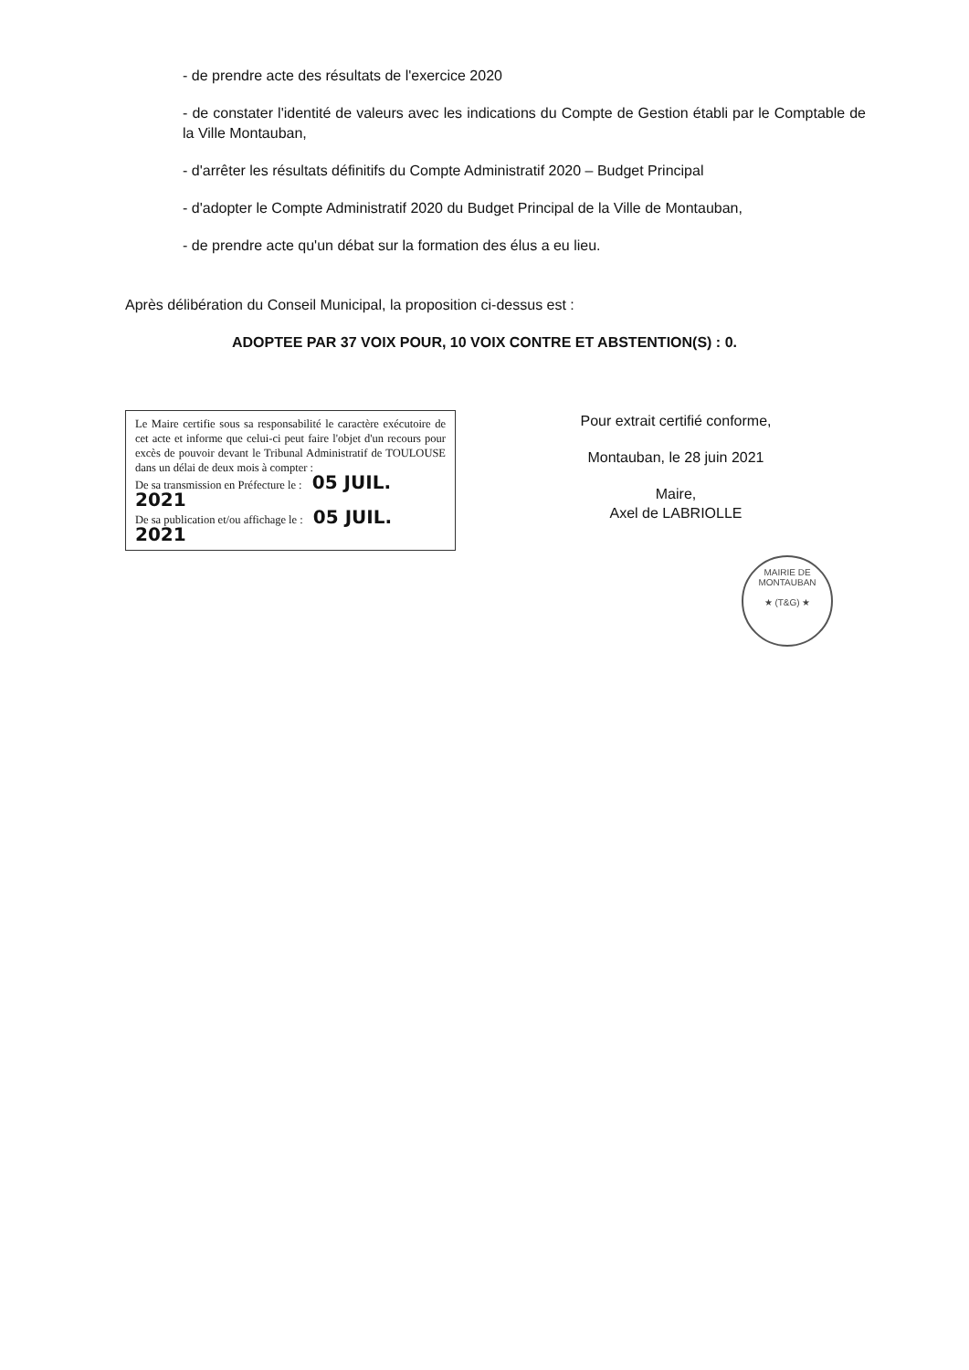- de prendre acte des résultats de l'exercice 2020
- de constater l'identité de valeurs avec les indications du Compte de Gestion établi par le Comptable de la Ville Montauban,
- d'arrêter les résultats définitifs du Compte Administratif 2020 – Budget Principal
- d'adopter le Compte Administratif 2020 du Budget Principal de la Ville de Montauban,
- de prendre acte qu'un débat sur la formation des élus a eu lieu.
Après délibération du Conseil Municipal, la proposition ci-dessus est :
ADOPTEE PAR 37 VOIX POUR, 10 VOIX CONTRE ET ABSTENTION(S) : 0.
Le Maire certifie sous sa responsabilité le caractère exécutoire de cet acte et informe que celui-ci peut faire l'objet d'un recours pour excès de pouvoir devant le Tribunal Administratif de TOULOUSE dans un délai de deux mois à compter :
De sa transmission en Préfecture le : 05 JUIL. 2021
De sa publication et/ou affichage le : 05 JUIL. 2021
Pour extrait certifié conforme,
Montauban, le 28 juin 2021
Maire,
Axel de LABRIOLLE
MAIRIE DE MONTAUBAN
★ (T&G) ★